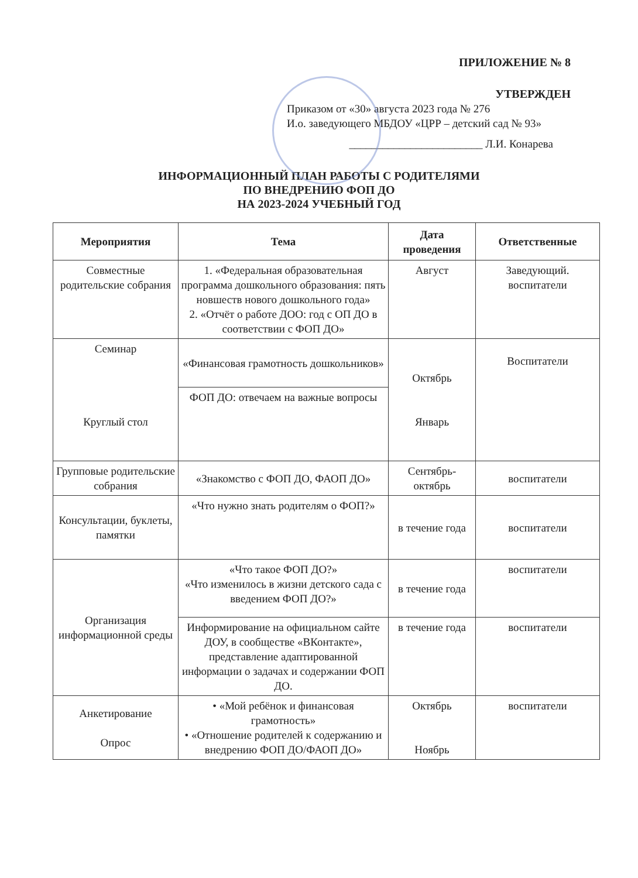ПРИЛОЖЕНИЕ № 8
УТВЕРЖДЕН
Приказом от «30» августа 2023 года № 276
И.о. заведующего МБДОУ «ЦРР – детский сад № 93»
________________________ Л.И. Конарева
ИНФОРМАЦИОННЫЙ ПЛАН РАБОТЫ С РОДИТЕЛЯМИ
ПО ВНЕДРЕНИЮ ФОП ДО
НА 2023-2024 УЧЕБНЫЙ ГОД
| Мероприятия | Тема | Дата проведения | Ответственные |
| --- | --- | --- | --- |
| Совместные родительские собрания | 1. «Федеральная образовательная программа дошкольного образования: пять новшеств нового дошкольного года» 2. «Отчёт о работе ДОО: год с ОП ДО в соответствии с ФОП ДО» | Август | Заведующий. воспитатели |
| Семинар Круглый стол | «Финансовая грамотность дошкольников» | Октябрь Январь | Воспитатели |
| | ФОП ДО: отвечаем на важные вопросы | | |
| Групповые родительские собрания | «Знакомство с ФОП ДО, ФАОП ДО» | Сентябрь-октябрь | воспитатели |
| Консультации, буклеты, памятки | «Что нужно знать родителям о ФОП?» | в течение года | воспитатели |
| Организация информационной среды | «Что такое ФОП ДО?» «Что изменилось в жизни детского сада с введением ФОП ДО?» | в течение года | воспитатели |
| | Информирование на официальном сайте ДОУ, в сообществе «ВКонтакте», представление адаптированной информации о задачах и содержании ФОП ДО. | в течение года | воспитатели |
| Анкетирование Опрос | • «Мой ребёнок и финансовая грамотность» • «Отношение родителей к содержанию и внедрению ФОП ДО/ФАОП ДО» | Октябрь Ноябрь | воспитатели |